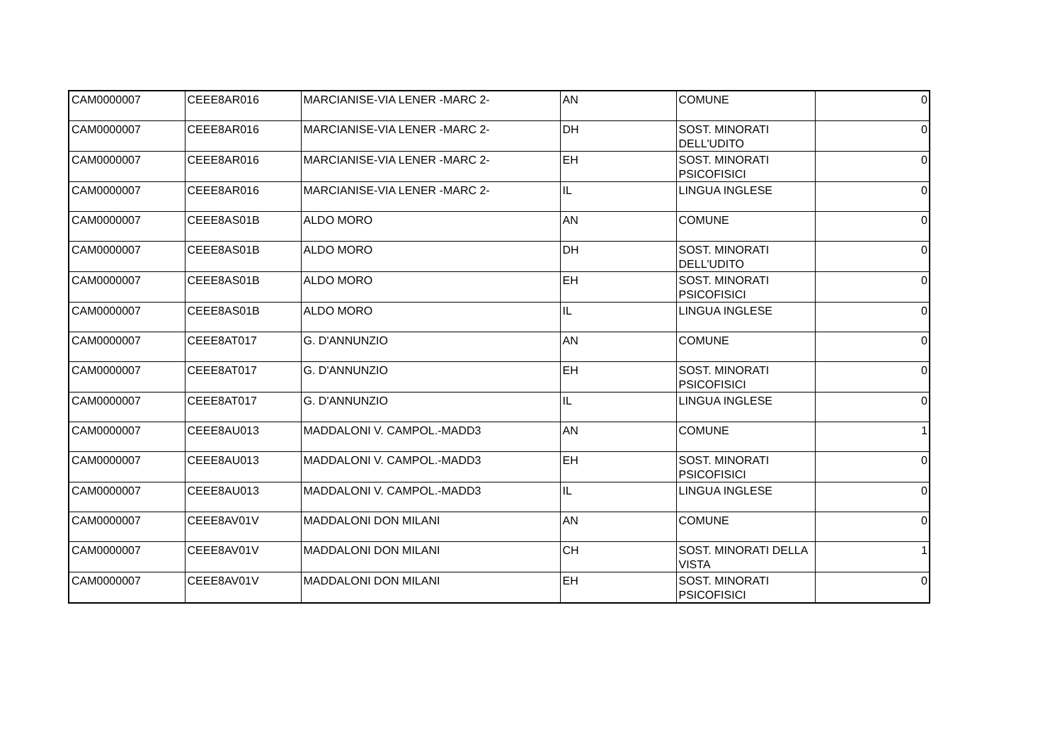| CAM0000007 | CEEE8AR016 | MARCIANISE-VIA LENER -MARC 2- | AN | COMUNE | 0 |
| CAM0000007 | CEEE8AR016 | MARCIANISE-VIA LENER -MARC 2- | DH | SOST. MINORATI DELL'UDITO | 0 |
| CAM0000007 | CEEE8AR016 | MARCIANISE-VIA LENER -MARC 2- | EH | SOST. MINORATI PSICOFISICI | 0 |
| CAM0000007 | CEEE8AR016 | MARCIANISE-VIA LENER -MARC 2- | IL | LINGUA INGLESE | 0 |
| CAM0000007 | CEEE8AS01B | ALDO MORO | AN | COMUNE | 0 |
| CAM0000007 | CEEE8AS01B | ALDO MORO | DH | SOST. MINORATI DELL'UDITO | 0 |
| CAM0000007 | CEEE8AS01B | ALDO MORO | EH | SOST. MINORATI PSICOFISICI | 0 |
| CAM0000007 | CEEE8AS01B | ALDO MORO | IL | LINGUA INGLESE | 0 |
| CAM0000007 | CEEE8AT017 | G. D'ANNUNZIO | AN | COMUNE | 0 |
| CAM0000007 | CEEE8AT017 | G. D'ANNUNZIO | EH | SOST. MINORATI PSICOFISICI | 0 |
| CAM0000007 | CEEE8AT017 | G. D'ANNUNZIO | IL | LINGUA INGLESE | 0 |
| CAM0000007 | CEEE8AU013 | MADDALONI V. CAMPOL.-MADD3 | AN | COMUNE | 1 |
| CAM0000007 | CEEE8AU013 | MADDALONI V. CAMPOL.-MADD3 | EH | SOST. MINORATI PSICOFISICI | 0 |
| CAM0000007 | CEEE8AU013 | MADDALONI V. CAMPOL.-MADD3 | IL | LINGUA INGLESE | 0 |
| CAM0000007 | CEEE8AV01V | MADDALONI DON MILANI | AN | COMUNE | 0 |
| CAM0000007 | CEEE8AV01V | MADDALONI DON MILANI | CH | SOST. MINORATI DELLA VISTA | 1 |
| CAM0000007 | CEEE8AV01V | MADDALONI DON MILANI | EH | SOST. MINORATI PSICOFISICI | 0 |